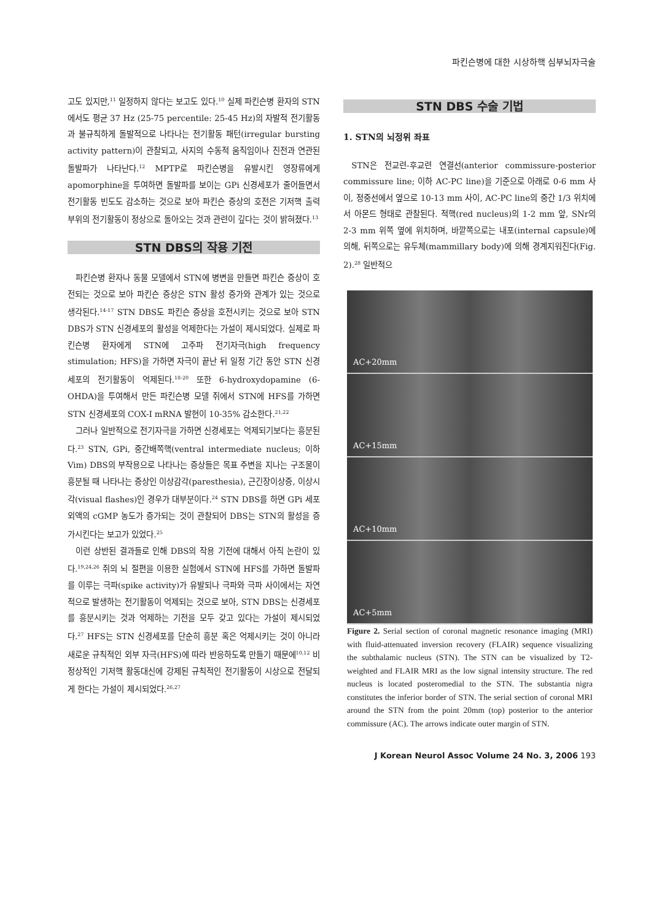파킨슨병에 대한 시상하핵 심부뇌자극술
고도 있지만,<sup>11</sup> 일정하지 않다는 보고도 있다.<sup>10</sup> 실제 파킨슨병 환자의 STN에서도 평균 37 Hz (25-75 percentile: 25-45 Hz)의 자발적 전기활동과 불규칙하게 돌발적으로 나타나는 전기활동 패턴(irregular bursting activity pattern)이 관찰되고, 사지의 수동적 움직임이나 진전과 연관된 돌발파가 나타난다.<sup>12</sup> MPTP로 파킨슨병을 유발시킨 영장류에게 apomorphine을 투여하면 돌발파를 보이는 GPi 신경세포가 줄어들면서 전기활동 빈도도 감소하는 것으로 보아 파킨슨 증상의 호전은 기저핵 출력 부위의 전기활동이 정상으로 돌아오는 것과 관련이 깊다는 것이 밝혀졌다.<sup>13</sup>
STN DBS의 작용 기전
파킨슨병 환자나 동물 모델에서 STN에 병변을 만들면 파킨슨 증상이 호전되는 것으로 보아 파킨슨 증상은 STN 활성 증가와 관계가 있는 것으로 생각된다.<sup>14-17</sup> STN DBS도 파킨슨 증상을 호전시키는 것으로 보아 STN DBS가 STN 신경세포의 활성을 억제한다는 가설이 제시되었다. 실제로 파킨슨병 환자에게 STN에 고주파 전기자극(high frequency stimulation; HFS)을 가하면 자극이 끝난 뒤 일정 기간 동안 STN 신경세포의 전기활동이 억제된다.<sup>18-20</sup> 또한 6-hydroxydopamine (6-OHDA)을 투여해서 만든 파킨슨병 모델 쥐에서 STN에 HFS를 가하면 STN 신경세포의 COX-I mRNA 발현이 10-35% 감소한다.<sup>21,22</sup>
그러나 일반적으로 전기자극을 가하면 신경세포는 억제되기보다는 흥분된다.<sup>23</sup> STN, GPi, 중간배쪽핵(ventral intermediate nucleus; 이하 Vim) DBS의 부작용으로 나타나는 증상들은 목표 주변을 지나는 구조물이 흥분될 때 나타나는 증상인 이상감각(paresthesia), 근긴장이상증, 이상시각(visual flashes)인 경우가 대부분이다.<sup>24</sup> STN DBS를 하면 GPi 세포외액의 cGMP 농도가 증가되는 것이 관찰되어 DBS는 STN의 활성을 증가시킨다는 보고가 있었다.<sup>25</sup>
이런 상반된 결과들로 인해 DBS의 작용 기전에 대해서 아직 논란이 있다.<sup>19,24,26</sup> 쥐의 뇌 절편을 이용한 실험에서 STN에 HFS를 가하면 돌발파를 이루는 극파(spike activity)가 유발되나 극파와 극파 사이에서는 자연적으로 발생하는 전기활동이 억제되는 것으로 보아, STN DBS는 신경세포를 흥분시키는 것과 억제하는 기전을 모두 갖고 있다는 가설이 제시되었다.<sup>27</sup> HFS는 STN 신경세포를 단순히 흥분 혹은 억제시키는 것이 아니라 새로운 규칙적인 외부 자극(HFS)에 따라 반응하도록 만들기 때문에<sup>10,12</sup> 비정상적인 기저핵 활동대신에 강제된 규칙적인 전기활동이 시상으로 전달되게 한다는 가설이 제시되었다.<sup>26,27</sup>
STN DBS 수술 기법
1. STN의 뇌정위 좌표
STN은 전교련-후교련 연결선(anterior commissure-posterior commissure line; 이하 AC-PC line)을 기준으로 아래로 0-6 mm 사이, 정중선에서 옆으로 10-13 mm 사이, AC-PC line의 중간 1/3 위치에서 아몬드 형태로 관찰된다. 적핵(red nucleus)의 1-2 mm 앞, SNr의 2-3 mm 위쪽 옆에 위치하며, 바깥쪽으로는 내포(internal capsule)에 의해, 뒤쪽으로는 유두체(mammillary body)에 의해 경계지워진다(Fig. 2).<sup>28</sup> 일반적으
AC+20mm
AC+15mm
AC+10mm
AC+5mm
Figure 2. Serial section of coronal magnetic resonance imaging (MRI) with fluid-attenuated inversion recovery (FLAIR) sequence visualizing the subthalamic nucleus (STN). The STN can be visualized by T2-weighted and FLAIR MRI as the low signal intensity structure. The red nucleus is located posteromedial to the STN. The substantia nigra constitutes the inferior border of STN. The serial section of coronal MRI around the STN from the point 20mm (top) posterior to the anterior commissure (AC). The arrows indicate outer margin of STN.
J Korean Neurol Assoc Volume 24 No. 3, 2006 193